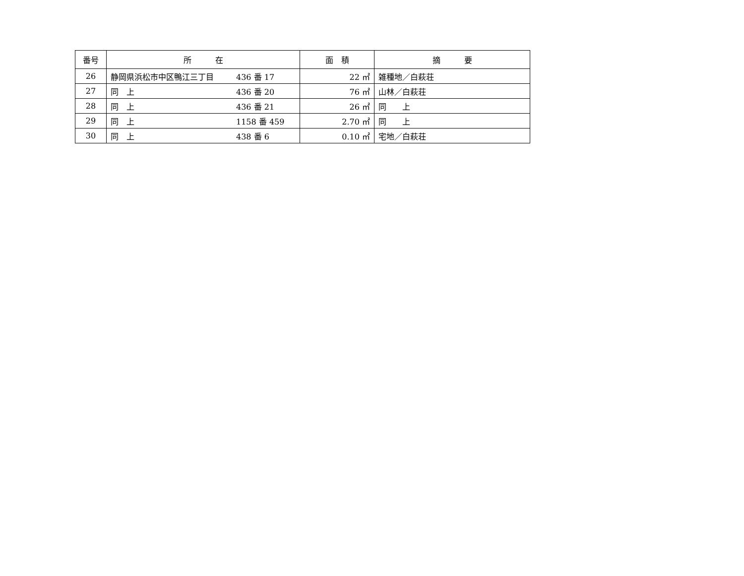| 番号 | 所 在 | 面 積 | 摘 要 |
| --- | --- | --- | --- |
| 26 | 静岡県浜松市中区鴨江三丁目 436 番 17 | 22 ㎡ | 雑種地／白萩荘 |
| 27 | 同 上 436 番 20 | 76 ㎡ | 山林／白萩荘 |
| 28 | 同 上 436 番 21 | 26 ㎡ | 同 上 |
| 29 | 同 上 1158 番 459 | 2.70 ㎡ | 同 上 |
| 30 | 同 上 438 番 6 | 0.10 ㎡ | 宅地／白萩荘 |